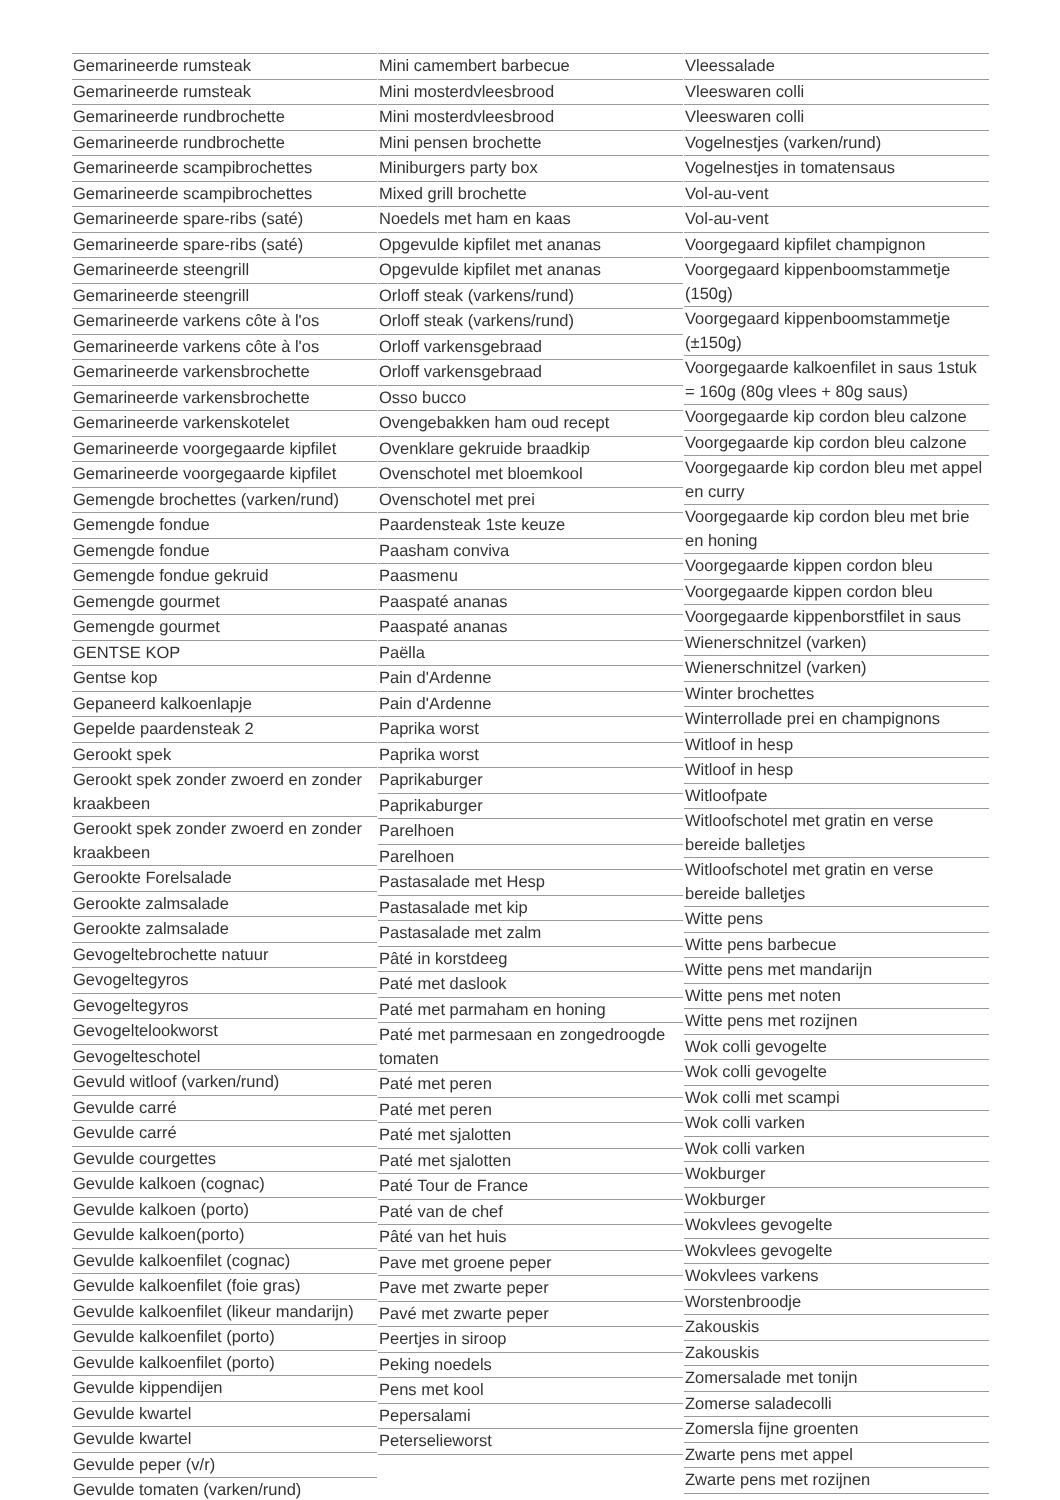Gemarineerde rumsteak
Gemarineerde rumsteak
Gemarineerde rundbrochette
Gemarineerde rundbrochette
Gemarineerde scampibrochettes
Gemarineerde scampibrochettes
Gemarineerde spare-ribs (saté)
Gemarineerde spare-ribs (saté)
Gemarineerde steengrill
Gemarineerde steengrill
Gemarineerde varkens côte à l'os
Gemarineerde varkens côte à l'os
Gemarineerde varkensbrochette
Gemarineerde varkensbrochette
Gemarineerde varkenskotelet
Gemarineerde voorgegaarde kipfilet
Gemarineerde voorgegaarde kipfilet
Gemengde brochettes (varken/rund)
Gemengde fondue
Gemengde fondue
Gemengde fondue gekruid
Gemengde gourmet
Gemengde gourmet
GENTSE KOP
Gentse kop
Gepaneerd kalkoenlapje
Gepelde paardensteak 2
Gerookt spek
Gerookt spek zonder zwoerd en zonder kraakbeen
Gerookt spek zonder zwoerd en zonder kraakbeen
Gerookte Forelsalade
Gerookte zalmsalade
Gerookte zalmsalade
Gevogeltebrochette natuur
Gevogeltegyros
Gevogeltegyros
Gevogeltelookworst
Gevogelteschotel
Gevuld witloof (varken/rund)
Gevulde carré
Gevulde carré
Gevulde courgettes
Gevulde kalkoen (cognac)
Gevulde kalkoen (porto)
Gevulde kalkoen(porto)
Gevulde kalkoenfilet (cognac)
Gevulde kalkoenfilet (foie gras)
Gevulde kalkoenfilet (likeur mandarijn)
Gevulde kalkoenfilet (porto)
Gevulde kalkoenfilet (porto)
Gevulde kippendijen
Gevulde kwartel
Gevulde kwartel
Gevulde peper (v/r)
Gevulde tomaten (varken/rund)
Mini camembert barbecue
Mini mosterdvleesbrood
Mini mosterdvleesbrood
Mini pensen brochette
Miniburgers party box
Mixed grill brochette
Noedels met ham en kaas
Opgevulde kipfilet met ananas
Opgevulde kipfilet met ananas
Orloff steak (varkens/rund)
Orloff steak (varkens/rund)
Orloff varkensgebraad
Orloff varkensgebraad
Osso bucco
Ovengebakken ham oud recept
Ovenklare gekruide braadkip
Ovenschotel met bloemkool
Ovenschotel met prei
Paardensteak 1ste keuze
Paasham conviva
Paasmenu
Paaspaté ananas
Paaspaté ananas
Paëlla
Pain d'Ardenne
Pain d'Ardenne
Paprika worst
Paprika worst
Paprikaburger
Paprikaburger
Parelhoen
Parelhoen
Pastasalade met Hesp
Pastasalade met kip
Pastasalade met zalm
Pâté in korstdeeg
Paté met daslook
Paté met parmaham en honing
Paté met parmesaan en zongedroogde tomaten
Paté met peren
Paté met peren
Paté met sjalotten
Paté met sjalotten
Paté Tour de France
Paté van de chef
Pâté van het huis
Pave met groene peper
Pave met zwarte peper
Pavé met zwarte peper
Peertjes in siroop
Peking noedels
Pens met kool
Pepersalami
Peterselieworst
Vleessalade
Vleeswaren colli
Vleeswaren colli
Vogelnestjes (varken/rund)
Vogelnestjes in tomatensaus
Vol-au-vent
Vol-au-vent
Voorgegaard kipfilet champignon
Voorgegaard kippenboomstammetje (150g)
Voorgegaard kippenboomstammetje (±150g)
Voorgegaarde kalkoenfilet in saus 1stuk = 160g (80g vlees + 80g saus)
Voorgegaarde kip cordon bleu calzone
Voorgegaarde kip cordon bleu calzone
Voorgegaarde kip cordon bleu met appel en curry
Voorgegaarde kip cordon bleu met brie en honing
Voorgegaarde kippen cordon bleu
Voorgegaarde kippen cordon bleu
Voorgegaarde kippenborstfilet in saus
Wienerschnitzel (varken)
Wienerschnitzel (varken)
Winter brochettes
Winterrollade prei en champignons
Witloof in hesp
Witloof in hesp
Witloofpate
Witloofschotel met gratin en verse bereide balletjes
Witloofschotel met gratin en verse bereide balletjes
Witte pens
Witte pens barbecue
Witte pens met mandarijn
Witte pens met noten
Witte pens met rozijnen
Wok colli gevogelte
Wok colli gevogelte
Wok colli met scampi
Wok colli varken
Wok colli varken
Wokburger
Wokburger
Wokvlees gevogelte
Wokvlees gevogelte
Wokvlees varkens
Worstenbroodje
Zakouskis
Zakouskis
Zomersalade met tonijn
Zomerse saladecolli
Zomersla fijne groenten
Zwarte pens met appel
Zwarte pens met rozijnen